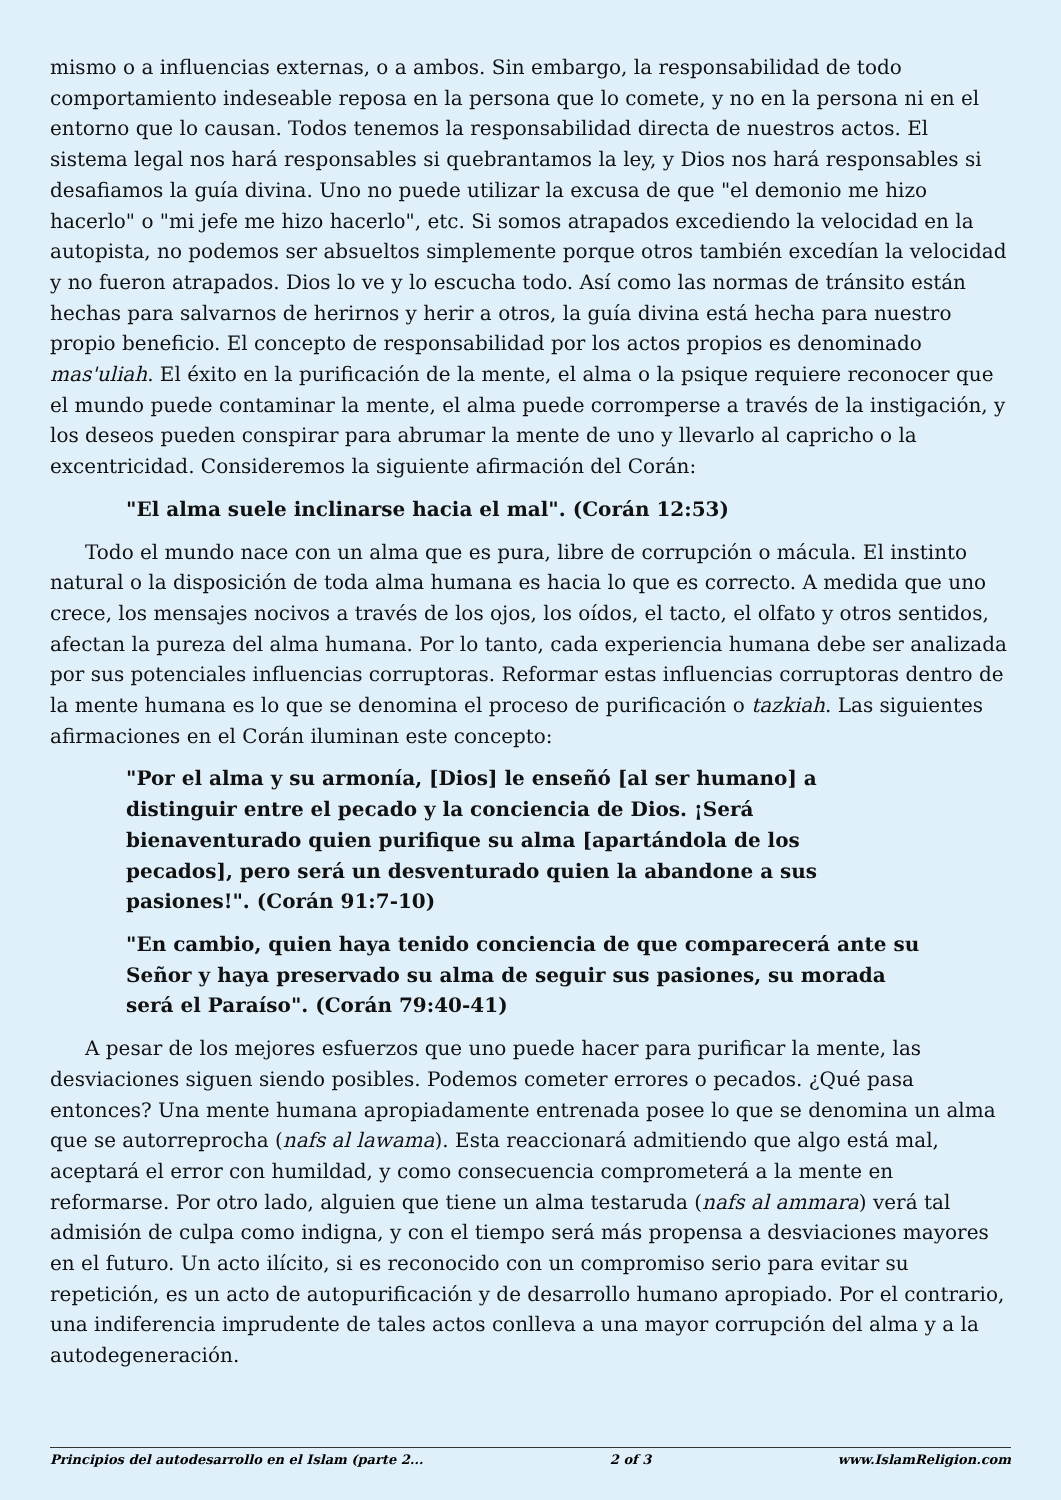mismo o a influencias externas, o a ambos. Sin embargo, la responsabilidad de todo comportamiento indeseable reposa en la persona que lo comete, y no en la persona ni en el entorno que lo causan. Todos tenemos la responsabilidad directa de nuestros actos. El sistema legal nos hará responsables si quebrantamos la ley, y Dios nos hará responsables si desafiamos la guía divina. Uno no puede utilizar la excusa de que "el demonio me hizo hacerlo" o "mi jefe me hizo hacerlo", etc. Si somos atrapados excediendo la velocidad en la autopista, no podemos ser absueltos simplemente porque otros también excedían la velocidad y no fueron atrapados. Dios lo ve y lo escucha todo. Así como las normas de tránsito están hechas para salvarnos de herirnos y herir a otros, la guía divina está hecha para nuestro propio beneficio. El concepto de responsabilidad por los actos propios es denominado mas'uliah. El éxito en la purificación de la mente, el alma o la psique requiere reconocer que el mundo puede contaminar la mente, el alma puede corromperse a través de la instigación, y los deseos pueden conspirar para abrumar la mente de uno y llevarlo al capricho o la excentricidad. Consideremos la siguiente afirmación del Corán:
"El alma suele inclinarse hacia el mal". (Corán 12:53)
Todo el mundo nace con un alma que es pura, libre de corrupción o mácula. El instinto natural o la disposición de toda alma humana es hacia lo que es correcto. A medida que uno crece, los mensajes nocivos a través de los ojos, los oídos, el tacto, el olfato y otros sentidos, afectan la pureza del alma humana. Por lo tanto, cada experiencia humana debe ser analizada por sus potenciales influencias corruptoras. Reformar estas influencias corruptoras dentro de la mente humana es lo que se denomina el proceso de purificación o tazkiah. Las siguientes afirmaciones en el Corán iluminan este concepto:
"Por el alma y su armonía, [Dios] le enseñó [al ser humano] a distinguir entre el pecado y la conciencia de Dios. ¡Será bienaventurado quien purifique su alma [apartándola de los pecados], pero será un desventurado quien la abandone a sus pasiones!". (Corán 91:7-10)
"En cambio, quien haya tenido conciencia de que comparecerá ante su Señor y haya preservado su alma de seguir sus pasiones, su morada será el Paraíso". (Corán 79:40-41)
A pesar de los mejores esfuerzos que uno puede hacer para purificar la mente, las desviaciones siguen siendo posibles. Podemos cometer errores o pecados. ¿Qué pasa entonces? Una mente humana apropiadamente entrenada posee lo que se denomina un alma que se autorreprocha (nafs al lawama). Esta reaccionará admitiendo que algo está mal, aceptará el error con humildad, y como consecuencia comprometerá a la mente en reformarse. Por otro lado, alguien que tiene un alma testaruda (nafs al ammara) verá tal admisión de culpa como indigna, y con el tiempo será más propensa a desviaciones mayores en el futuro. Un acto ilícito, si es reconocido con un compromiso serio para evitar su repetición, es un acto de autopurificación y de desarrollo humano apropiado. Por el contrario, una indiferencia imprudente de tales actos conlleva a una mayor corrupción del alma y a la autodegeneración.
Principios del autodesarrollo en el Islam (parte 2... 2 of 3 www.IslamReligion.com